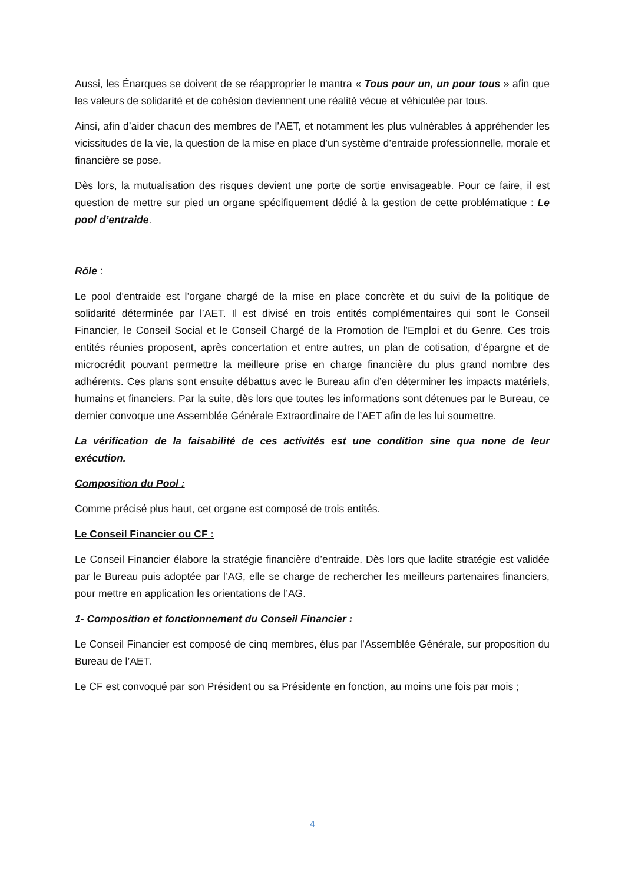Aussi, les Énarques se doivent de se réapproprier le mantra « Tous pour un, un pour tous » afin que les valeurs de solidarité et de cohésion deviennent une réalité vécue et véhiculée par tous.
Ainsi, afin d’aider chacun des membres de l’AET, et notamment les plus vulnérables à appréhender les vicissitudes de la vie, la question de la mise en place d’un système d’entraide professionnelle, morale et financière se pose.
Dès lors, la mutualisation des risques devient une porte de sortie envisageable. Pour ce faire, il est question de mettre sur pied un organe spécifiquement dédié à la gestion de cette problématique : Le pool d’entraide.
Rôle :
Le pool d’entraide est l’organe chargé de la mise en place concrète et du suivi de la politique de solidarité déterminée par l’AET. Il est divisé en trois entités complémentaires qui sont le Conseil Financier, le Conseil Social et le Conseil Chargé de la Promotion de l’Emploi et du Genre. Ces trois entités réunies proposent, après concertation et entre autres, un plan de cotisation, d’épargne et de microcrédit pouvant permettre la meilleure prise en charge financière du plus grand nombre des adhérents. Ces plans sont ensuite débattus avec le Bureau afin d’en déterminer les impacts matériels, humains et financiers. Par la suite, dès lors que toutes les informations sont détenues par le Bureau, ce dernier convoque une Assemblée Générale Extraordinaire de l’AET afin de les lui soumettre.
La vérification de la faisabilité de ces activités est une condition sine qua none de leur exécution.
Composition du Pool :
Comme précisé plus haut, cet organe est composé de trois entités.
Le Conseil Financier ou CF :
Le Conseil Financier élabore la stratégie financière d’entraide. Dès lors que ladite stratégie est validée par le Bureau puis adoptée par l’AG, elle se charge de rechercher les meilleurs partenaires financiers, pour mettre en application les orientations de l’AG.
1- Composition et fonctionnement du Conseil Financier :
Le Conseil Financier est composé de cinq membres, élus par l’Assemblée Générale, sur proposition du Bureau de l’AET.
Le CF est convoqué par son Président ou sa Présidente en fonction, au moins une fois par mois ;
4